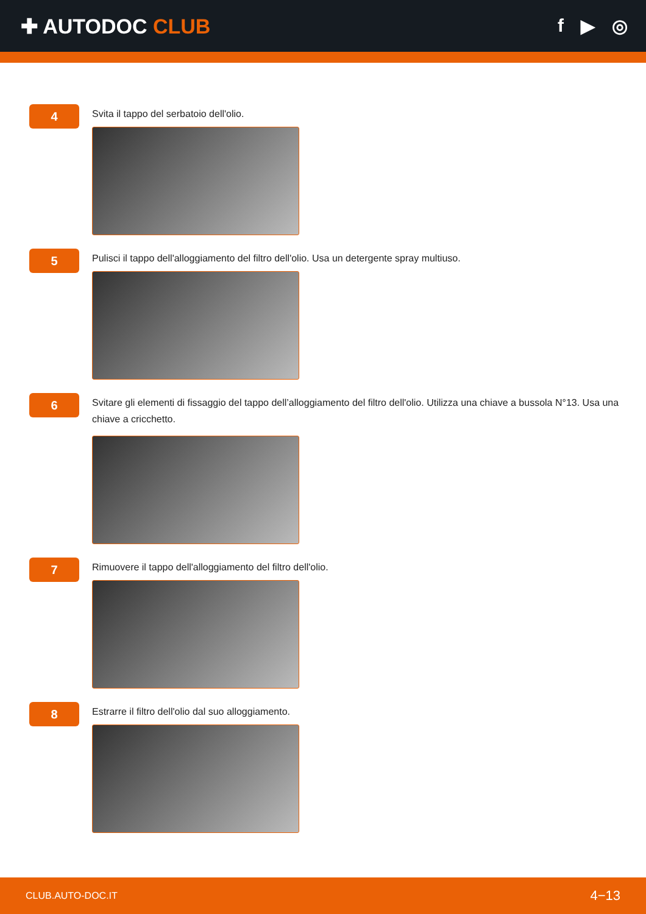✚ AUTODOC CLUB f ▶ ◎
4
Svita il tappo del serbatoio dell'olio.
5
Pulisci il tappo dell'alloggiamento del filtro dell'olio. Usa un detergente spray multiuso.
6
Svitare gli elementi di fissaggio del tappo dell’alloggiamento del filtro dell'olio. Utilizza una chiave a bussola N°13. Usa una chiave a cricchetto.
7
Rimuovere il tappo dell'alloggiamento del filtro dell'olio.
8
Estrarre il filtro dell'olio dal suo alloggiamento.
CLUB.AUTO-DOC.IT 4−13